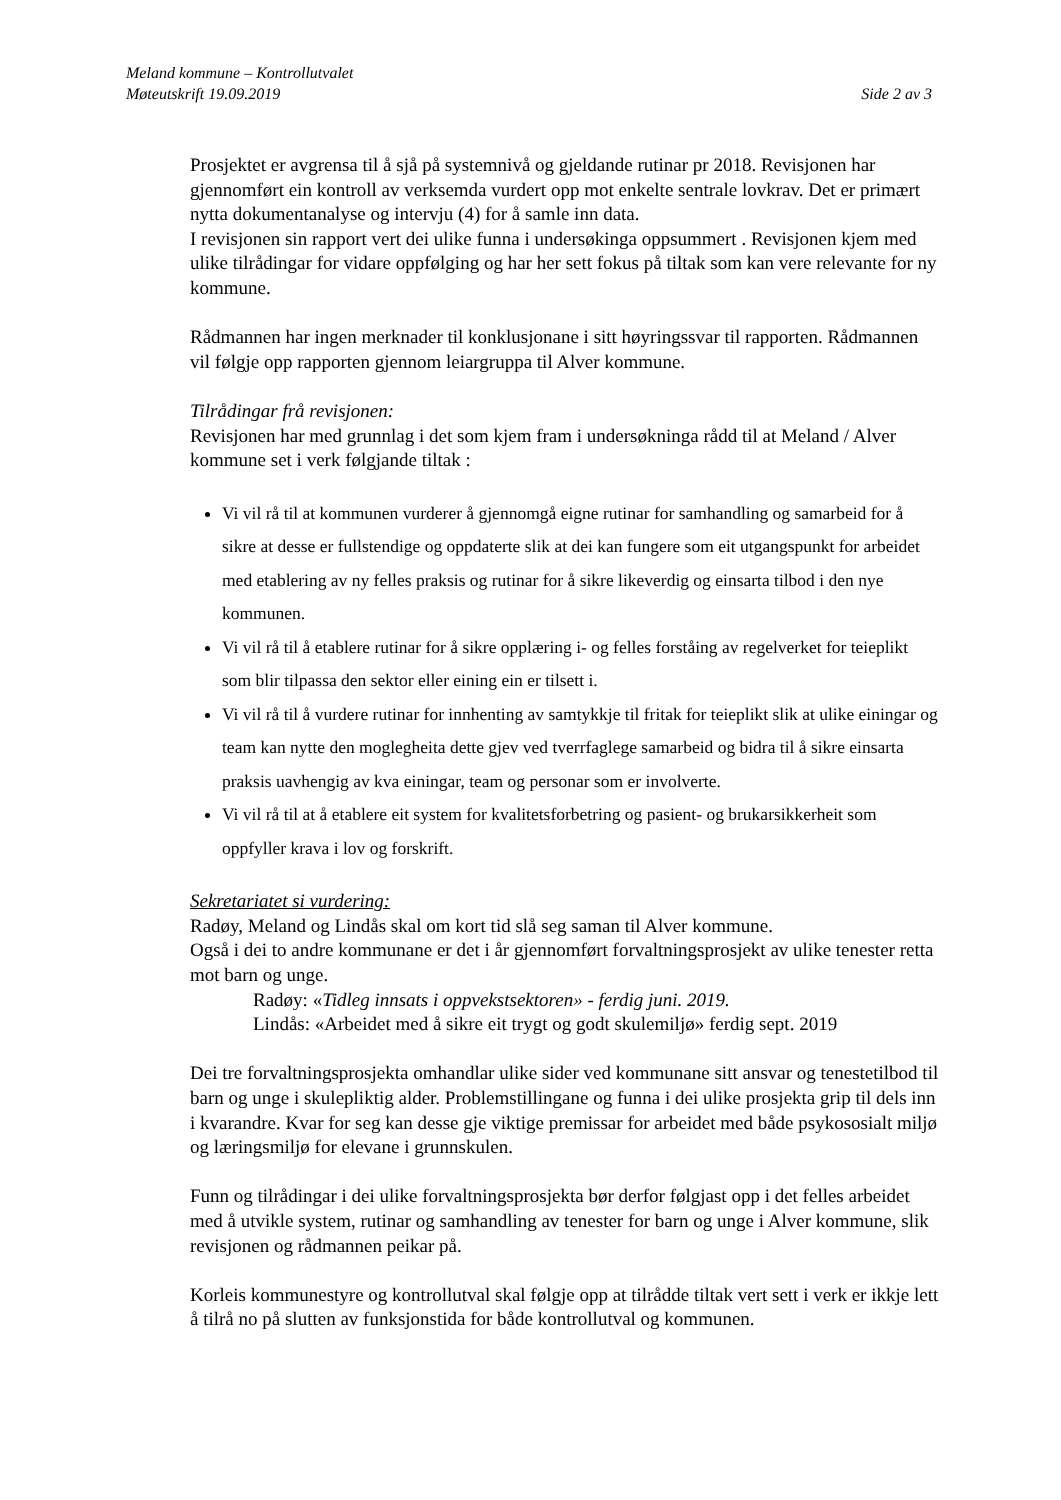Meland kommune – Kontrollutvalet
Møteutskrift 19.09.2019 Side 2 av 3
Prosjektet er avgrensa til å sjå på systemnivå og gjeldande rutinar pr 2018. Revisjonen har gjennomført ein kontroll av verksemda vurdert opp mot enkelte sentrale lovkrav. Det er primært nytta dokumentanalyse og intervju (4) for å samle inn data.
I revisjonen sin rapport vert dei ulike funna i undersøkinga oppsummert . Revisjonen kjem med ulike tilrådingar for vidare oppfølging og har her sett fokus på tiltak som kan vere relevante for ny kommune.
Rådmannen har ingen merknader til konklusjonane i sitt høyringssvar til rapporten. Rådmannen vil følgje opp rapporten gjennom leiargruppa til Alver kommune.
Tilrådingar frå revisjonen:
Revisjonen har med grunnlag i det som kjem fram i undersøkninga rådd til at Meland / Alver kommune set i verk følgjande tiltak :
Vi vil rå til at kommunen vurderer å gjennomgå eigne rutinar for samhandling og samarbeid for å sikre at desse er fullstendige og oppdaterte slik at dei kan fungere som eit utgangspunkt for arbeidet med etablering av ny felles praksis og rutinar for å sikre likeverdig og einsarta tilbod i den nye kommunen.
Vi vil rå til å etablere rutinar for å sikre opplæring i- og felles forståing av regelverket for teieplikt som blir tilpassa den sektor eller eining ein er tilsett i.
Vi vil rå til å vurdere rutinar for innhenting av samtykkje til fritak for teieplikt slik at ulike einingar og team kan nytte den moglegheita dette gjev ved tverrfaglege samarbeid og bidra til å sikre einsarta praksis uavhengig av kva einingar, team og personar som er involverte.
Vi vil rå til at å etablere eit system for kvalitetsforbetring og pasient- og brukarsikkerheit som oppfyller krava i lov og forskrift.
Sekretariatet si vurdering:
Radøy, Meland og Lindås skal om kort tid slå seg saman til Alver kommune.
Også i dei to andre kommunane er det i år gjennomført forvaltningsprosjekt av ulike tenester retta mot barn og unge.
Radøy: «Tidleg innsats i oppvekstsektoren» - ferdig juni. 2019.
Lindås: «Arbeidet med å sikre eit trygt og godt skulemiljø» ferdig sept. 2019
Dei tre forvaltningsprosjekta omhandlar ulike sider ved kommunane sitt ansvar og tenestetilbod til barn og unge i skulepliktig alder. Problemstillingane og funna i dei ulike prosjekta grip til dels inn i kvarandre. Kvar for seg kan desse gje viktige premissar for arbeidet med både psykososialt miljø og læringsmiljø for elevane i grunnskulen.
Funn og tilrådingar i dei ulike forvaltningsprosjekta bør derfor følgjast opp i det felles arbeidet med å utvikle system, rutinar og samhandling av tenester for barn og unge i Alver kommune, slik revisjonen og rådmannen peikar på.
Korleis kommunestyre og kontrollutval skal følgje opp at tilrådde tiltak vert sett i verk er ikkje lett å tilrå no på slutten av funksjonstida for både kontrollutval og kommunen.